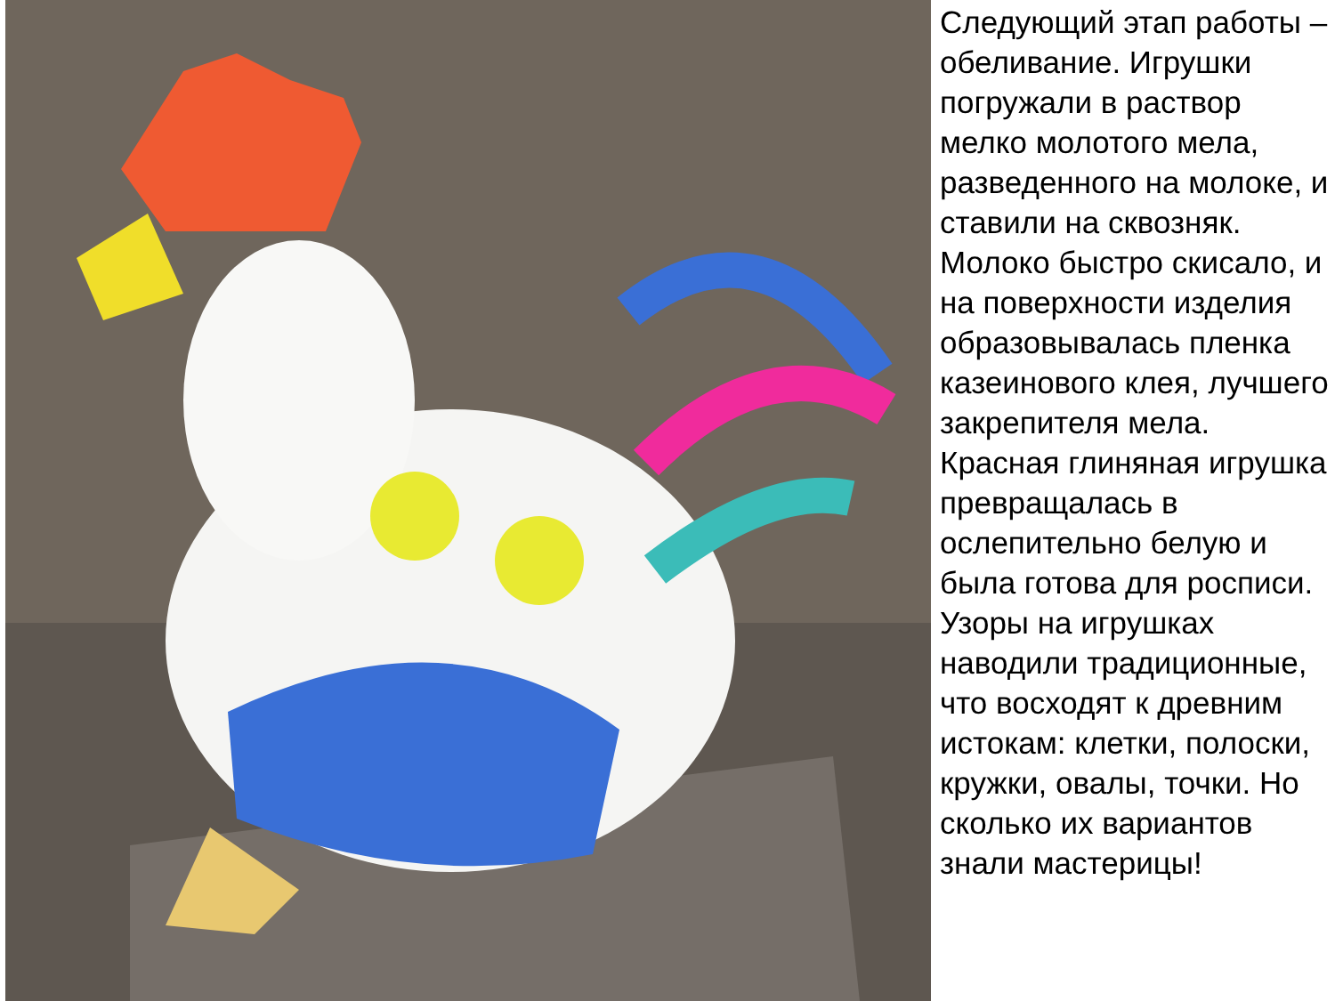Следующий этап работы – обеливание. Игрушки погружали в раствор мелко молотого мела, разведенного на молоке, и ставили на сквозняк. Молоко быстро скисало, и на поверхности изделия образовывалась пленка казеинового клея, лучшего закрепителя мела. Красная глиняная игрушка превращалась в ослепительно белую и была готова для росписи. Узоры на игрушках наводили традиционные, что восходят к древним истокам: клетки, полоски, кружки, овалы, точки. Но сколько их вариантов знали мастерицы!